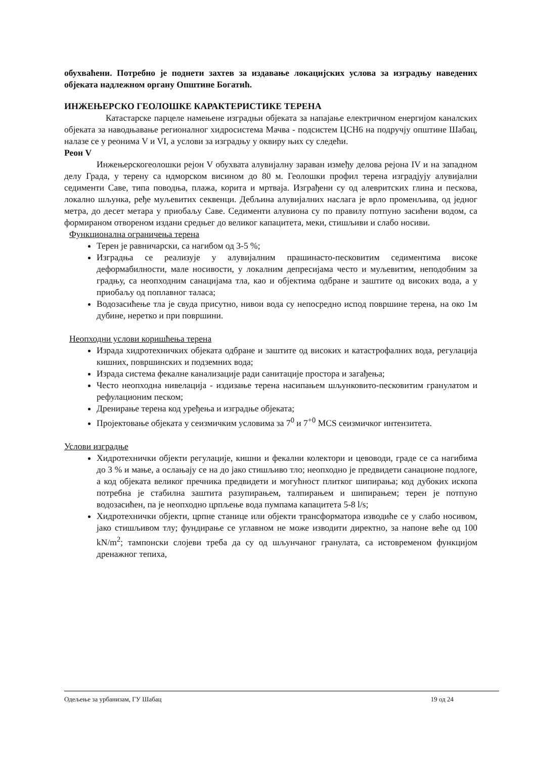обухваћени. Потребно је поднети захтев за издавање локацијских услова за изградњу наведених објеката надлежном органу Општине Богатић.
ИНЖЕЊЕРСКО ГЕОЛОШКЕ КАРАКТЕРИСТИКЕ ТЕРЕНА
Катастарске парцеле намењене изградњи објеката за напајање електричном енергијом каналских објеката за наводњавање регионалног хидросистема Мачва - подсистем ЦСН6 на подручју општине Шабац, налазе се у реонима V и VI, а услови за изградњу у оквиру њих су следећи.
Реон V
Инжењерскогеолошки рејон V обухвата алувијалну зараван између делова рејона IV и на западном делу Града, у терену са ндморском висином до 80 м. Геолошки профил терена изградјују алувијални седименти Саве, типа поводња, плажа, корита и мртваја. Изграђени су од алевритских глина и пескова, локално шљунка, ређе муљевитих секвенци. Дебљина алувијалних наслага је врло променљива, од једног метра, до десет метара у приобаљу Саве. Седименти алувиона су по правилу потпуно засићени водом, са формираном отвореном издани средњег до великог капацитета, меки, стишљиви и слабо носиви.
Функционална ограничења терена
Терен је равничарски, са нагибом од 3-5 %;
Изградња се реализује у алувијалним прашинасто-песковитим седиментима високе деформабилности, мале носивости, у локалним депресијама често и муљевитим, неподобним за градњу, са неопходним санацијама тла, као и објектима одбране и заштите од високих вода, а у приобаљу од поплавног таласа;
Водозасићење тла је свуда присутно, нивои вода су непосредно испод површине терена, на око 1м дубине, неретко и при површини.
Неопходни услови коришћења терена
Израда хидротехничких објеката одбране и заштите од високих и катастрофалних вода, регулација кишних, површинских и подземних вода;
Израда система фекалне канализације ради санитације простора и загађења;
Често неопходна нивелација - издизање терена насипањем шљунковито-песковитим гранулатом и рефулационим песком;
Дренирање терена код уређења и изградње објеката;
Пројектовање објеката у сеизмичким условима за 7<sup>0</sup> и 7<sup>+0</sup> MCS сеизмичког интензитета.
Услови изградње
Хидротехнички објекти регулације, кишни и фекални колектори и цевоводи, граде се са нагибима до 3 % и мање, а ослањају се на до јако стишљиво тло; неопходно је предвидети санационе подлоге, а код објеката великог пречника предвидети и могућност плитког шипирања; код дубоких ископа потребна је стабилна заштита разупирањем, талпирањем и шипирањем; терен је потпуно водозасићен, па је неопходно црпљење вода пумпама капацитета 5-8 l/s;
Хидротехнички објекти, црпне станице или објекти трансформатора изводиће се у слабо носивом, јако стишљивом тлу; фундирање се углавном не може изводити директно, за напоне веће од 100 kN/m<sup>2</sup>; тампонски слојеви треба да су од шљунчаног гранулата, са истовременом функцијом дренажног тепиха,
Одељење за урбанизам, ГУ Шабац 19 од 24